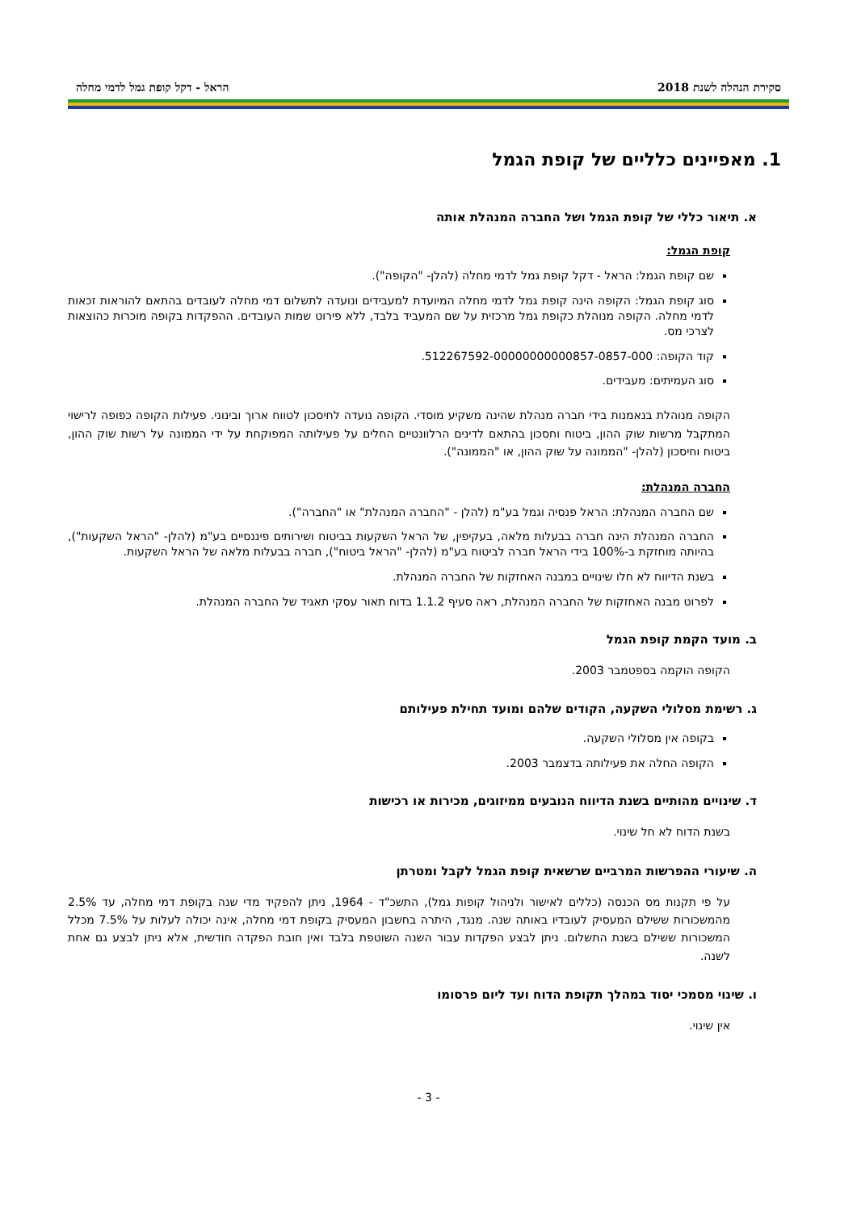סקירת הנהלה לשנת 2018 הראל - דקל קופת גמל לדמי מחלה
1. מאפיינים כלליים של קופת הגמל
א. תיאור כללי של קופת הגמל ושל החברה המנהלת אותה
קופת הגמל:
שם קופת הגמל: הראל - דקל קופת גמל לדמי מחלה (להלן- "הקופה").
סוג קופת הגמל: הקופה הינה קופת גמל לדמי מחלה המיועדת למעבידים ונועדה לתשלום דמי מחלה לעובדים בהתאם להוראות זכאות לדמי מחלה. הקופה מנוהלת כקופת גמל מרכזית על שם המעביד בלבד, ללא פירוט שמות העובדים. ההפקדות בקופה מוכרות כהוצאות לצרכי מס.
קוד הקופה: 512267592-00000000000857-0857-000.
סוג העמיתים: מעבידים.
הקופה מנוהלת בנאמנות בידי חברה מנהלת שהינה משקיע מוסדי. הקופה נועדה לחיסכון לטווח ארוך ובינוני. פעילות הקופה כפופה לרישוי המתקבל מרשות שוק ההון, ביטוח וחסכון בהתאם לדינים הרלוונטיים החלים על פעילותה המפוקחת על ידי הממונה על רשות שוק ההון, ביטוח וחיסכון (להלן- "הממונה על שוק ההון, או "הממונה").
החברה המנהלת:
שם החברה המנהלת: הראל פנסיה וגמל בע"מ (להלן - "החברה המנהלת" או "החברה").
החברה המנהלת הינה חברה בבעלות מלאה, בעקיפין, של הראל השקעות בביטוח ושירותים פיננסיים בע"מ (להלן- "הראל השקעות"), בהיותה מוחזקת ב-100% בידי הראל חברה לביטוח בע"מ (להלן- "הראל ביטוח"), חברה בבעלות מלאה של הראל השקעות.
בשנת הדיווח לא חלו שינויים במבנה האחזקות של החברה המנהלת.
לפרוט מבנה האחזקות של החברה המנהלת, ראה סעיף 1.1.2 בדוח תאור עסקי תאגיד של החברה המנהלת.
ב. מועד הקמת קופת הגמל
הקופה הוקמה בספטמבר 2003.
ג. רשימת מסלולי השקעה, הקודים שלהם ומועד תחילת פעילותם
בקופה אין מסלולי השקעה.
הקופה החלה את פעילותה בדצמבר 2003.
ד. שינויים מהותיים בשנת הדיווח הנובעים ממיזוגים, מכירות או רכישות
בשנת הדוח לא חל שינוי.
ה. שיעורי ההפרשות המרביים שרשאית קופת הגמל לקבל ומטרתן
על פי תקנות מס הכנסה (כללים לאישור ולניהול קופות גמל), התשכ"ד - 1964, ניתן להפקיד מדי שנה בקופת דמי מחלה, עד 2.5% מהמשכורות ששילם המעסיק לעובדיו באותה שנה. מנגד, היתרה בחשבון המעסיק בקופת דמי מחלה, אינה יכולה לעלות על 7.5% מכלל המשכורות ששילם בשנת התשלום. ניתן לבצע הפקדות עבור השנה השוטפת בלבד ואין חובת הפקדה חודשית, אלא ניתן לבצע גם אחת לשנה.
ו. שינוי מסמכי יסוד במהלך תקופת הדוח ועד ליום פרסומו
אין שינוי.
- 3 -